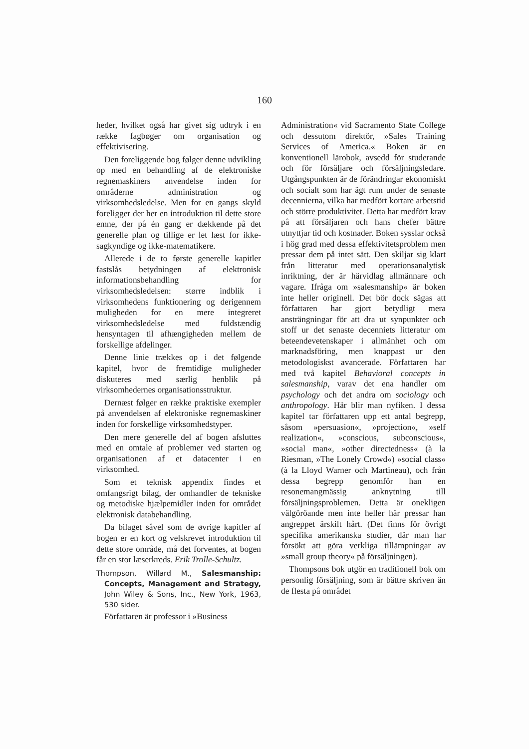160
heder, hvilket også har givet sig udtryk i en række fagbøger om organisation og effektivisering.
Den foreliggende bog følger denne udvikling op med en behandling af de elektroniske regnemaskiners anvendelse inden for områderne administration og virksomhedsledelse. Men for en gangs skyld foreligger der her en introduktion til dette store emne, der på én gang er dækkende på det generelle plan og tillige er let læst for ikke-sagkyndige og ikke-matematikere.
Allerede i de to første generelle kapitler fastslås betydningen af elektronisk informationsbehandling for virksomhedsledelsen: større indblik i virksomhedens funktionering og derigennem muligheden for en mere integreret virksomhedsledelse med fuldstændig hensyntagen til afhængigheden mellem de forskellige afdelinger.
Denne linie trækkes op i det følgende kapitel, hvor de fremtidige muligheder diskuteres med særlig henblik på virksomhedernes organisationsstruktur.
Dernæst følger en række praktiske exempler på anvendelsen af elektroniske regnemaskiner inden for forskellige virksomhedstyper.
Den mere generelle del af bogen afsluttes med en omtale af problemer ved starten og organisationen af et datacenter i en virksomhed.
Som et teknisk appendix findes et omfangsrigt bilag, der omhandler de tekniske og metodiske hjælpemidler inden for området elektronisk databehandling.
Da bilaget såvel som de øvrige kapitler af bogen er en kort og velskrevet introduktion til dette store område, må det forventes, at bogen får en stor læserkreds. Erik Trolle-Schultz.
Thompson, Willard M., Salesmanship: Concepts, Management and Strategy, John Wiley & Sons, Inc., New York, 1963, 530 sider.
Författaren är professor i »Business
Administration« vid Sacramento State College och dessutom direktör, »Sales Training Services of America.« Boken är en konventionell lärobok, avsedd för studerande och för försäljare och försäljningsledare. Utgångspunkten är de förändringar ekonomiskt och socialt som har ägt rum under de senaste decennierna, vilka har medfört kortare arbetstid och större produktivitet. Detta har medfört krav på att försäljaren och hans chefer bättre utnyttjar tid och kostnader. Boken sysslar också i hög grad med dessa effektivitetsproblem men pressar dem på intet sätt. Den skiljar sig klart från litteratur med operationsanalytisk inriktning, der är härvidlag allmännare och vagare. Ifråga om »salesmanship« är boken inte heller originell. Det bör dock sägas att författaren har gjort betydligt mera ansträngningar för att dra ut synpunkter och stoff ur det senaste decenniets litteratur om beteendevetenskaper i allmänhet och om marknadsföring, men knappast ur den metodologiskst avancerade. Författaren har med två kapitel Behavioral concepts in salesmanship, varav det ena handler om psychology och det andra om sociology och anthropology. Här blir man nyfiken. I dessa kapitel tar författaren upp ett antal begrepp, såsom »persuasion«, »projection«, »self realization«, »conscious, subconscious«, »social man«, »other directedness« (à la Riesman, »The Lonely Crowd«) »social class« (à la Lloyd Warner och Martineau), och från dessa begrepp genomför han en resonemangmässig anknytning till försäljningsproblemen. Detta är onekligen välgöröande men inte heller här pressar han angreppet ärskilt hårt. (Det finns för övrigt specifika amerikanska studier, där man har försökt att göra verkliga tillämpningar av »small group theory« på försäljningen).
Thompsons bok utgör en traditionell bok om personlig försäljning, som är bättre skriven än de flesta på området